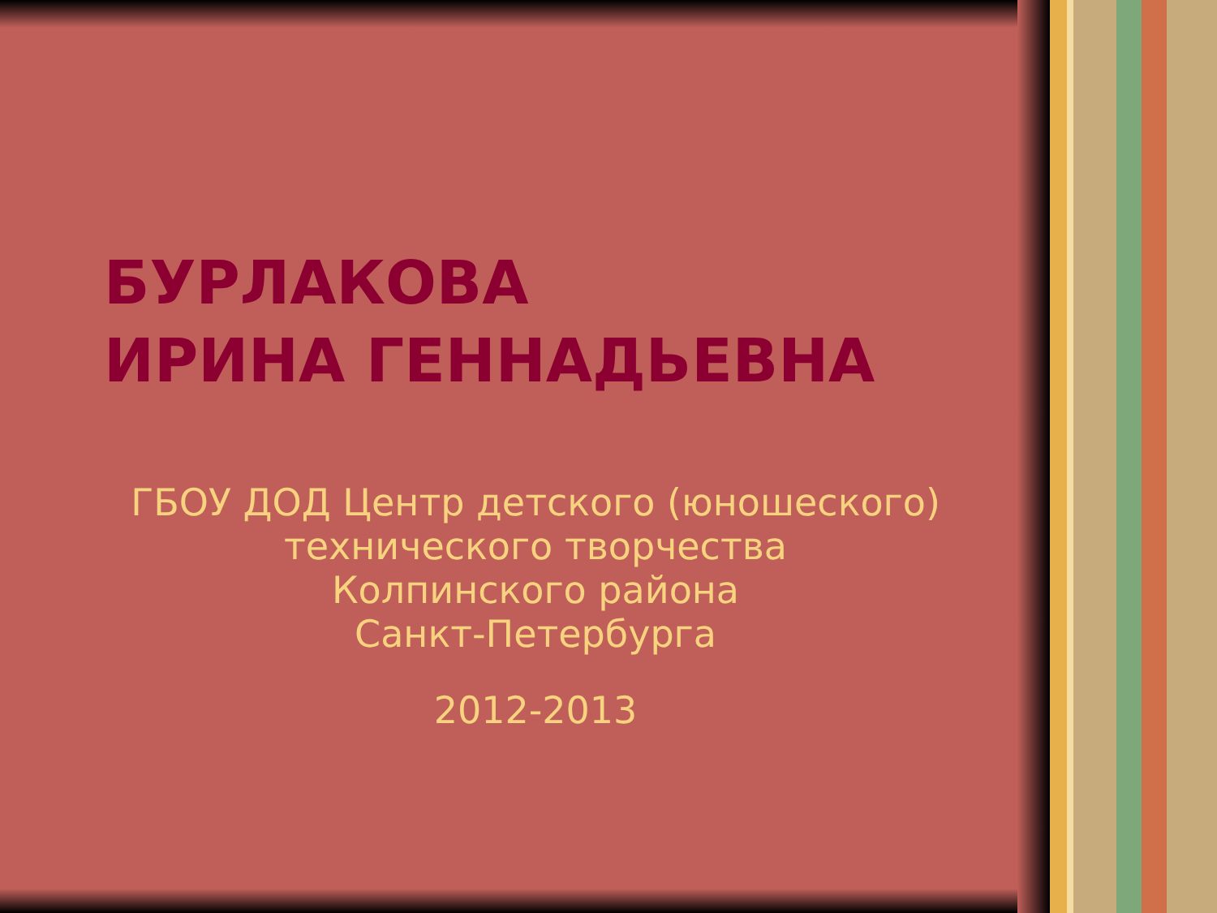БУРЛАКОВА
ИРИНА ГЕННАДЬЕВНА
ГБОУ ДОД Центр детского (юношеского) технического творчества
Колпинского района
Санкт-Петербурга
2012-2013